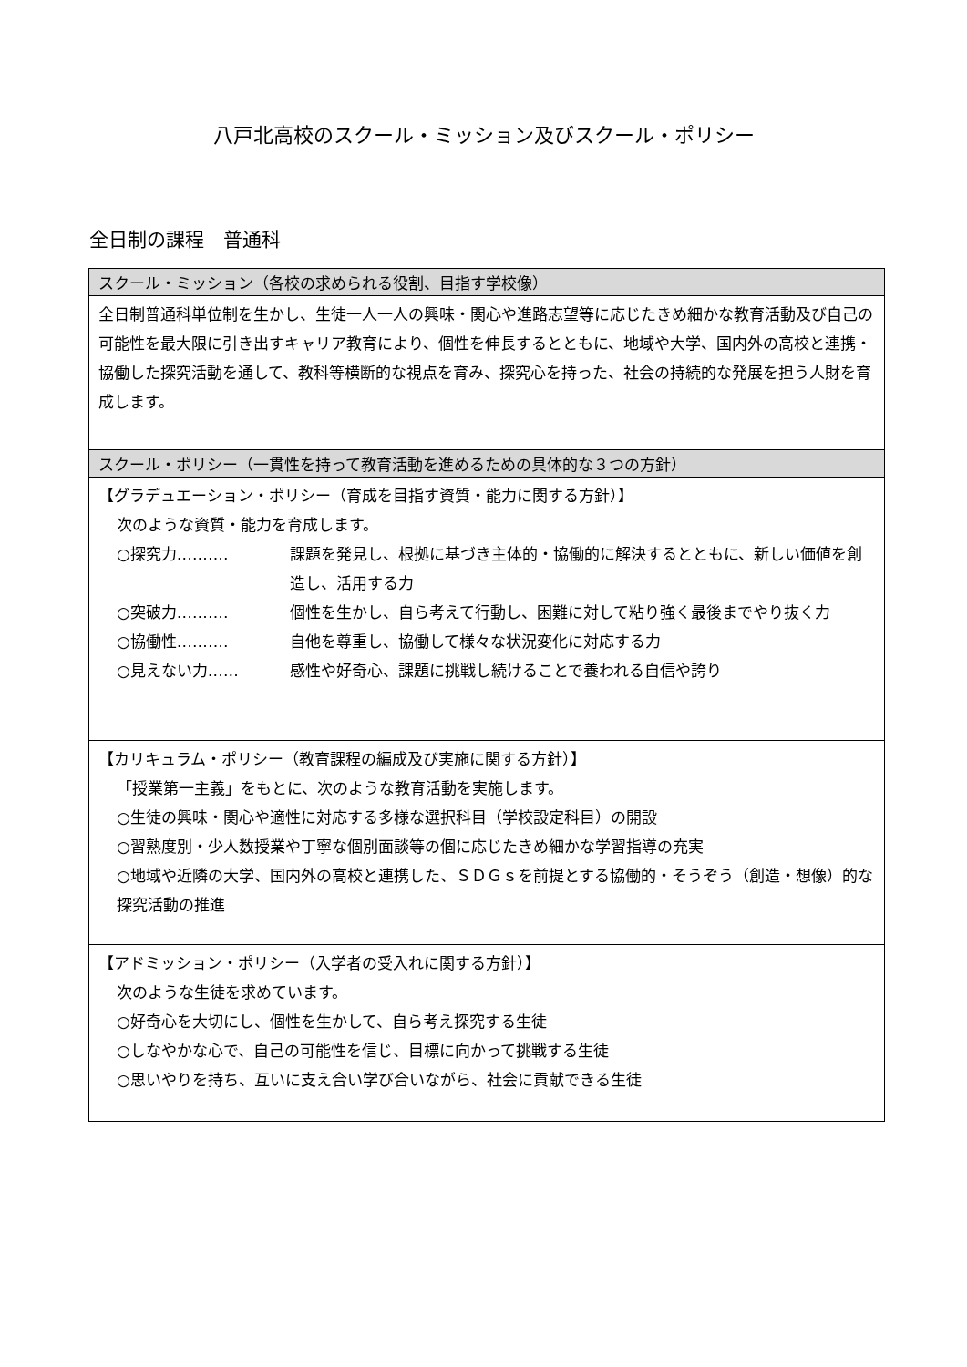八戸北高校のスクール・ミッション及びスクール・ポリシー
全日制の課程　普通科
| スクール・ミッション（各校の求められる役割、目指す学校像） |
| --- |
| 全日制普通科単位制を生かし、生徒一人一人の興味・関心や進路志望等に応じたきめ細かな教育活動及び自己の可能性を最大限に引き出すキャリア教育により、個性を伸長するとともに、地域や大学、国内外の高校と連携・協働した探究活動を通して、教科等横断的な視点を育み、探究心を持った、社会の持続的な発展を担う人財を育成します。 |
| スクール・ポリシー（一貫性を持って教育活動を進めるための具体的な３つの方針） |
| 【グラデュエーション・ポリシー（育成を目指す資質・能力に関する方針）】 次のような資質・能力を育成します。 ○探究力‥‥‥‥‥ 課題を発見し、根拠に基づき主体的・協働的に解決するとともに、新しい価値を創造し、活用する力 ○突破力‥‥‥‥‥ 個性を生かし、自ら考えて行動し、困難に対して粘り強く最後までやり抜く力 ○協働性‥‥‥‥‥ 自他を尊重し、協働して様々な状況変化に対応する力 ○見えない力‥‥‥ 感性や好奇心、課題に挑戦し続けることで養われる自信や誇り |
| 【カリキュラム・ポリシー（教育課程の編成及び実施に関する方針）】 「授業第一主義」をもとに、次のような教育活動を実施します。 ○生徒の興味・関心や適性に対応する多様な選択科目（学校設定科目）の開設 ○習熟度別・少人数授業や丁寧な個別面談等の個に応じたきめ細かな学習指導の充実 ○地域や近隣の大学、国内外の高校と連携した、ＳＤＧｓを前提とする協働的・そうぞう（創造・想像）的な探究活動の推進 |
| 【アドミッション・ポリシー（入学者の受入れに関する方針）】 次のような生徒を求めています。 ○好奇心を大切にし、個性を生かして、自ら考え探究する生徒 ○しなやかな心で、自己の可能性を信じ、目標に向かって挑戦する生徒 ○思いやりを持ち、互いに支え合い学び合いながら、社会に貢献できる生徒 |